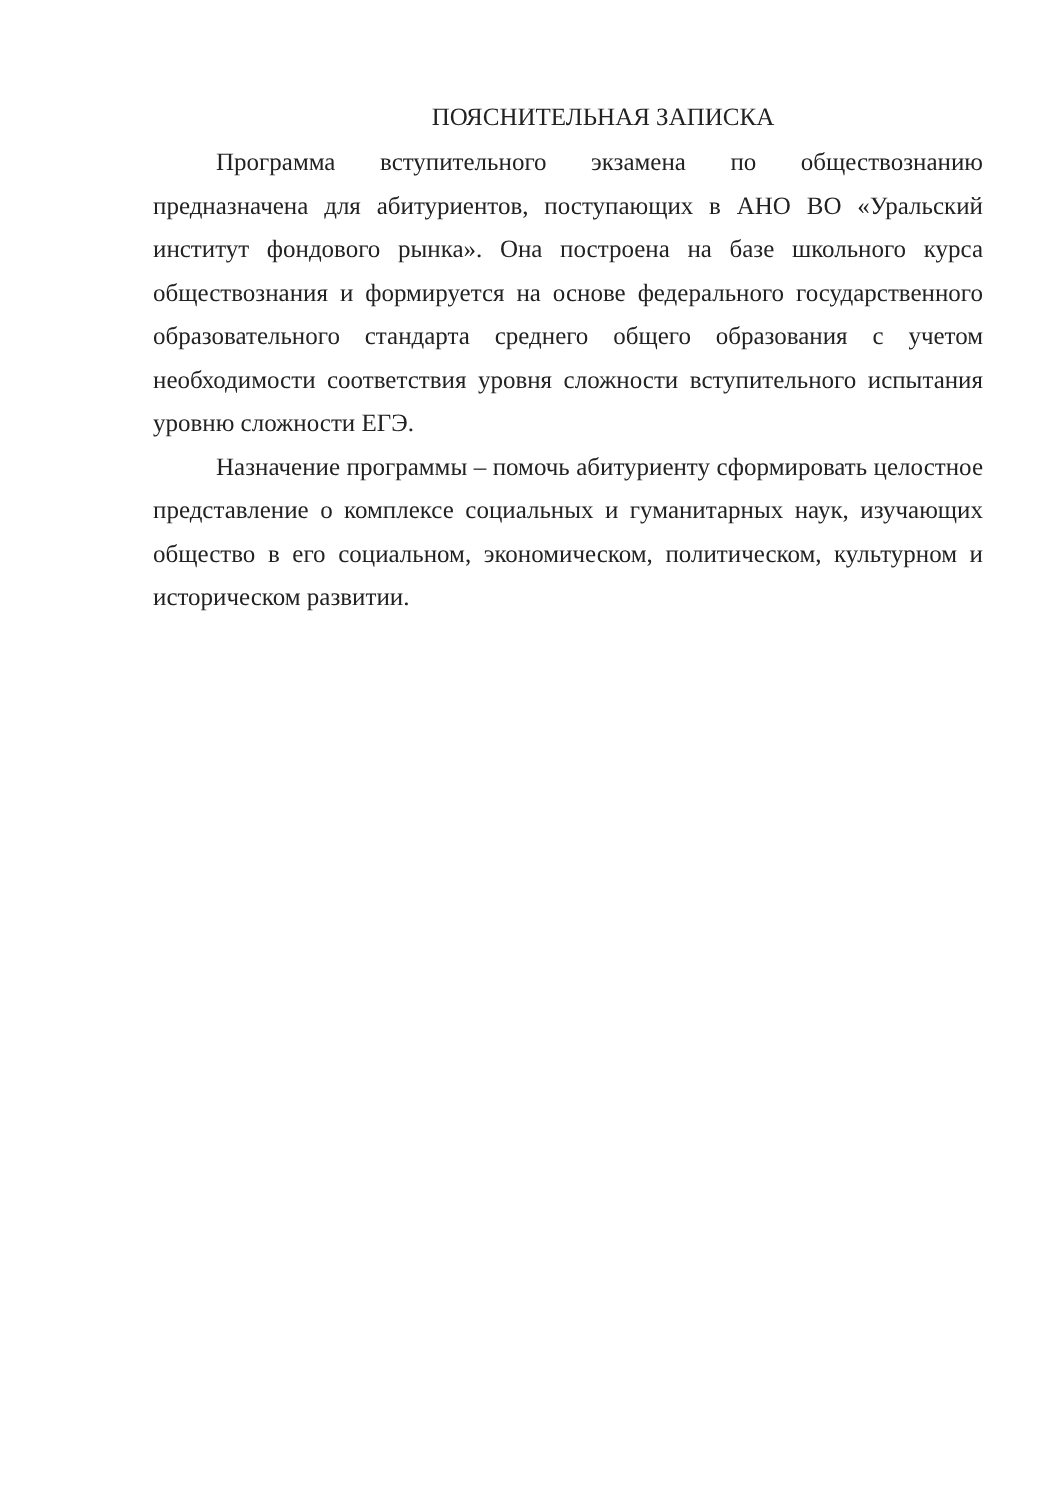ПОЯСНИТЕЛЬНАЯ ЗАПИСКА
Программа вступительного экзамена по обществознанию предназначена для абитуриентов, поступающих в АНО ВО «Уральский институт фондового рынка». Она построена на базе школьного курса обществознания и формируется на основе федерального государственного образовательного стандарта среднего общего образования с учетом необходимости соответствия уровня сложности вступительного испытания уровню сложности ЕГЭ.
Назначение программы – помочь абитуриенту сформировать целостное представление о комплексе социальных и гуманитарных наук, изучающих общество в его социальном, экономическом, политическом, культурном и историческом развитии.